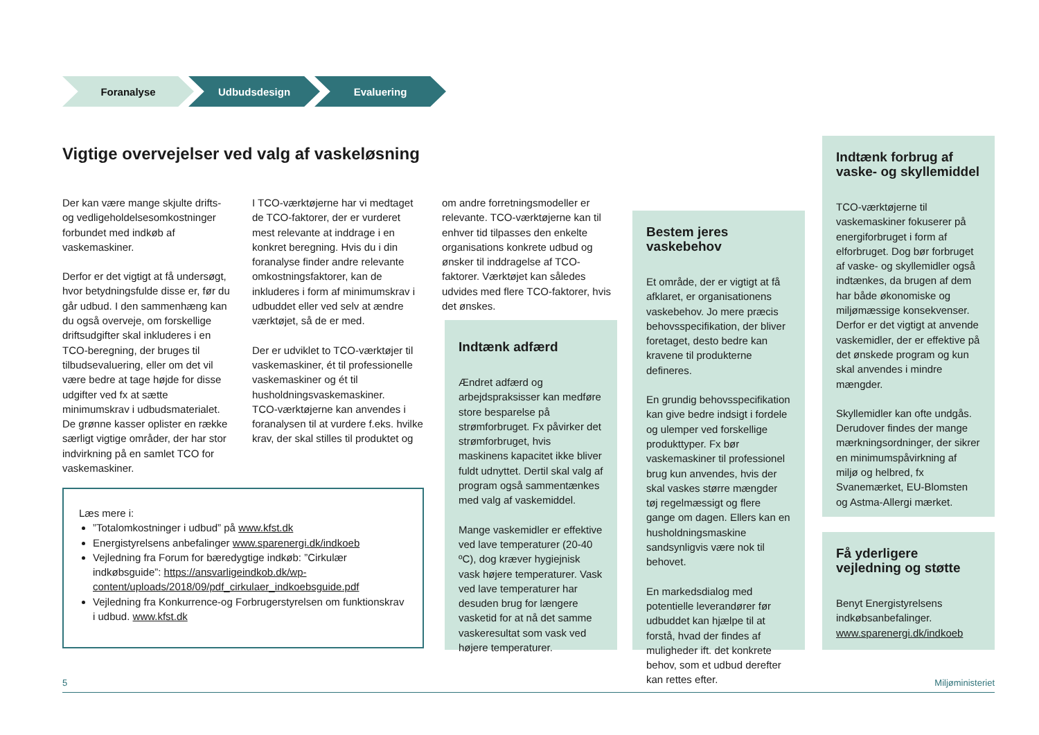Foranalyse Udbudsdesign Evaluering
Vigtige overvejelser ved valg af vaskeløsning
Der kan være mange skjulte drifts- og vedligeholdelsesomkostninger forbundet med indkøb af vaskemaskiner.
Derfor er det vigtigt at få undersøgt, hvor betydningsfulde disse er, før du går udbud. I den sammenhæng kan du også overveje, om forskellige driftsudgifter skal inkluderes i en TCO-beregning, der bruges til tilbudsevaluering, eller om det vil være bedre at tage højde for disse udgifter ved fx at sætte minimumskrav i udbudsmaterialet. De grønne kasser oplister en række særligt vigtige områder, der har stor indvirkning på en samlet TCO for vaskemaskiner.
I TCO-værktøjerne har vi medtaget de TCO-faktorer, der er vurderet mest relevante at inddrage i en konkret beregning. Hvis du i din foranalyse finder andre relevante omkostningsfaktorer, kan de inkluderes i form af minimumskrav i udbuddet eller ved selv at ændre værktøjet, så de er med.
Der er udviklet to TCO-værktøjer til vaskemaskiner, ét til professionelle vaskemaskiner og ét til husholdningsvaskemaskiner.
TCO-værktøjerne kan anvendes i foranalysen til at vurdere f.eks. hvilke krav, der skal stilles til produktet og
om andre forretningsmodeller er relevante. TCO-værktøjerne kan til enhver tid tilpasses den enkelte organisations konkrete udbud og ønsker til inddragelse af TCO-faktorer. Værktøjet kan således udvides med flere TCO-faktorer, hvis det ønskes.
Læs mere i:
”Totalomkostninger i udbud” på www.kfst.dk
Energistyrelsens anbefalinger www.sparenergi.dk/indkoeb
Vejledning fra Forum for bæredygtige indkøb: ”Cirkulær indkøbsguide”: https://ansvarligeindkob.dk/wp-content/uploads/2018/09/pdf_cirkulaer_indkoebsguide.pdf
Vejledning fra Konkurrence-og Forbrugerstyrelsen om funktionskrav i udbud. www.kfst.dk
Indtænk adfærd
Ændret adfærd og arbejdspraksisser kan medføre store besparelse på strømforbruget. Fx påvirker det strømforbruget, hvis maskinens kapacitet ikke bliver fuldt udnyttet. Dertil skal valg af program også sammentænkes med valg af vaskemiddel.
Mange vaskemidler er effektive ved lave temperaturer (20-40 ºC), dog kræver hygiejnisk vask højere temperaturer. Vask ved lave temperaturer har desuden brug for længere vasketid for at nå det samme vaskeresultat som vask ved højere temperaturer.
Bestem jeres vaskebehov
Et område, der er vigtigt at få afklaret, er organisationens vaskebehov. Jo mere præcis behovsspecifikation, der bliver foretaget, desto bedre kan kravene til produkterne defineres.
En grundig behovsspecifikation kan give bedre indsigt i fordele og ulemper ved forskellige produkttyper. Fx bør vaskemaskiner til professionel brug kun anvendes, hvis der skal vaskes større mængder tøj regelmæssigt og flere gange om dagen. Ellers kan en husholdningsmaskine sandsynligvis være nok til behovet.
En markedsdialog med potentielle leverandører før udbuddet kan hjælpe til at forstå, hvad der findes af muligheder ift. det konkrete behov, som et udbud derefter kan rettes efter.
Indtænk forbrug af vaske- og skyllemiddel
TCO-værktøjerne til vaskemaskiner fokuserer på energiforbruget i form af elforbruget. Dog bør forbruget af vaske- og skyllemidler også indtænkes, da brugen af dem har både økonomiske og miljømæssige konsekvenser. Derfor er det vigtigt at anvende vaskemidler, der er effektive på det ønskede program og kun skal anvendes i mindre mængder.
Skyllemidler kan ofte undgås. Derudover findes der mange mærkningsordninger, der sikrer en minimumspåvirkning af miljø og helbred, fx Svanemærket, EU-Blomsten og Astma-Allergi mærket.
Få yderligere vejledning og støtte
Benyt Energistyrelsens indkøbsanbefalinger.
www.sparenergi.dk/indkoeb
5 Miljøministeriet